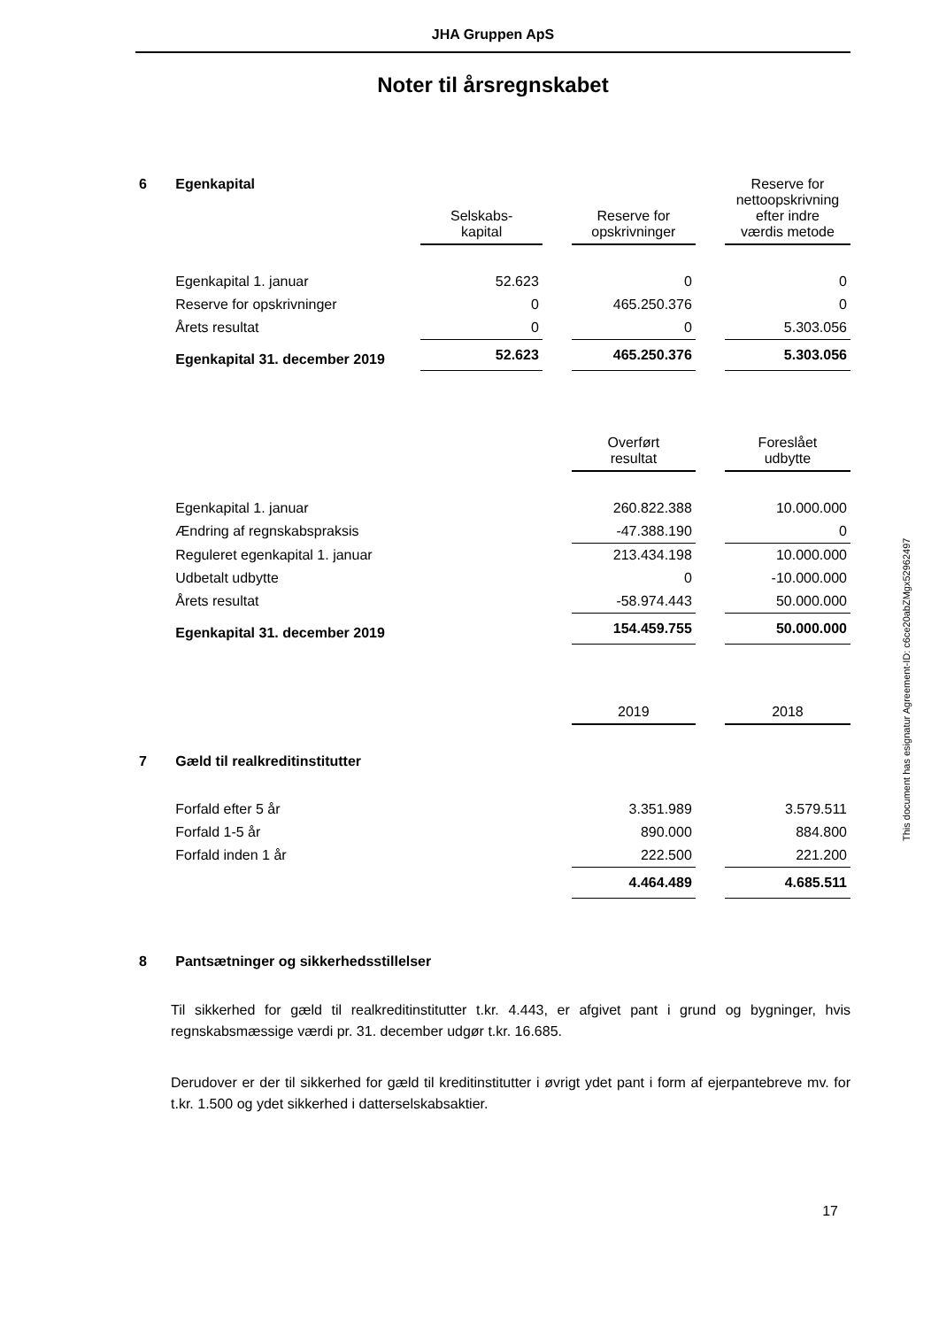JHA Gruppen ApS
Noter til årsregnskabet
| 6 | Egenkapital | Selskabs- kapital | | Reserve for opskrivninger | | Reserve for nettoopskrivning efter indre værdis metode |
| | Egenkapital 1. januar | 52.623 | | 0 | | 0 |
| | Reserve for opskrivninger | 0 | | 465.250.376 | | 0 |
| | Årets resultat | 0 | | 0 | | 5.303.056 |
| | Egenkapital 31. december 2019 | 52.623 | | 465.250.376 | | 5.303.056 |
| | | | | Overført resultat | | Foreslået udbytte |
| | Egenkapital 1. januar | | | 260.822.388 | | 10.000.000 |
| | Ændring af regnskabspraksis | | | -47.388.190 | | 0 |
| | Reguleret egenkapital 1. januar | | | 213.434.198 | | 10.000.000 |
| | Udbetalt udbytte | | | 0 | | -10.000.000 |
| | Årets resultat | | | -58.974.443 | | 50.000.000 |
| | Egenkapital 31. december 2019 | | | 154.459.755 | | 50.000.000 |
| | | | | 2019 | | 2018 |
| 7 | Gæld til realkreditinstitutter | | | | | |
| | Forfald efter 5 år | | | 3.351.989 | | 3.579.511 |
| | Forfald 1-5 år | | | 890.000 | | 884.800 |
| | Forfald inden 1 år | | | 222.500 | | 221.200 |
| | | | | 4.464.489 | | 4.685.511 |
| 8 | Pantsætninger og sikkerhedsstillelser | | | | | |
Til sikkerhed for gæld til realkreditinstitutter t.kr. 4.443, er afgivet pant i grund og bygninger, hvis regnskabsmæssige værdi pr. 31. december udgør t.kr. 16.685.
Derudover er der til sikkerhed for gæld til kreditinstitutter i øvrigt ydet pant i form af ejerpantebreve mv. for t.kr. 1.500 og ydet sikkerhed i datterselskabsaktier.
17
This document has esignatur Agreement-ID: c6ce20abZMgx52962497